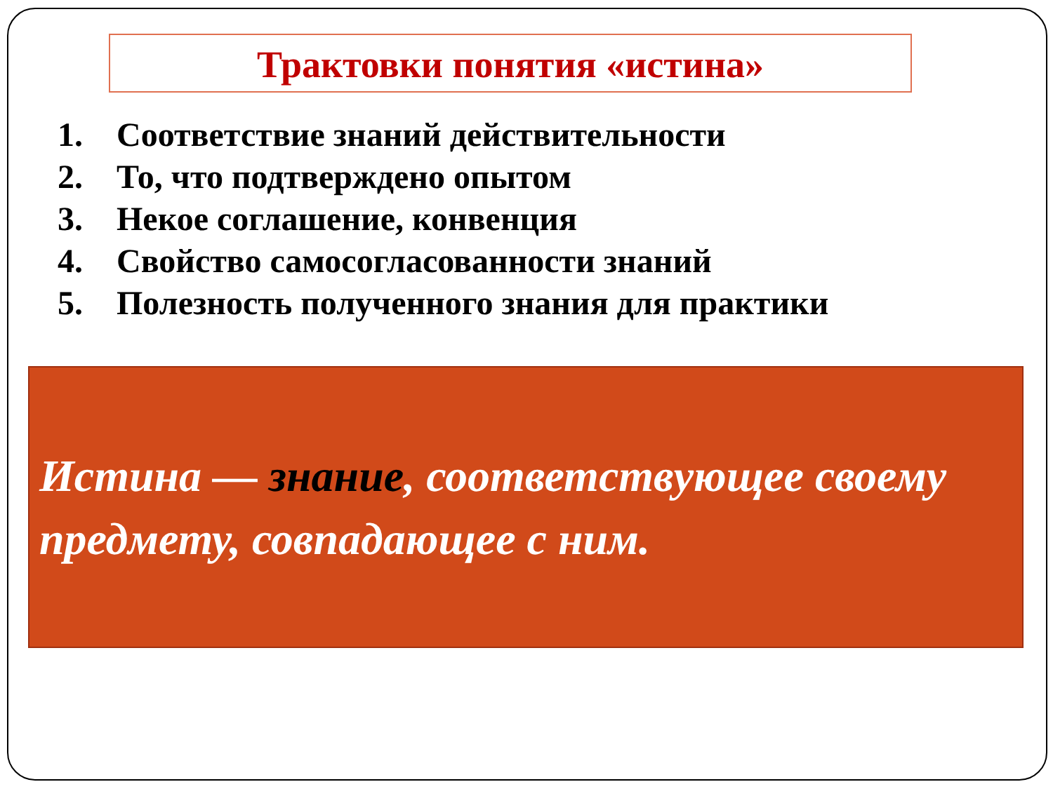Трактовки понятия «истина»
1. Соответствие знаний действительности
2. То, что подтверждено опытом
3. Некое соглашение, конвенция
4. Свойство самосогласованности знаний
5. Полезность полученного знания для практики
Истина — знание, соответствующее своему предмету, совпадающее с ним.